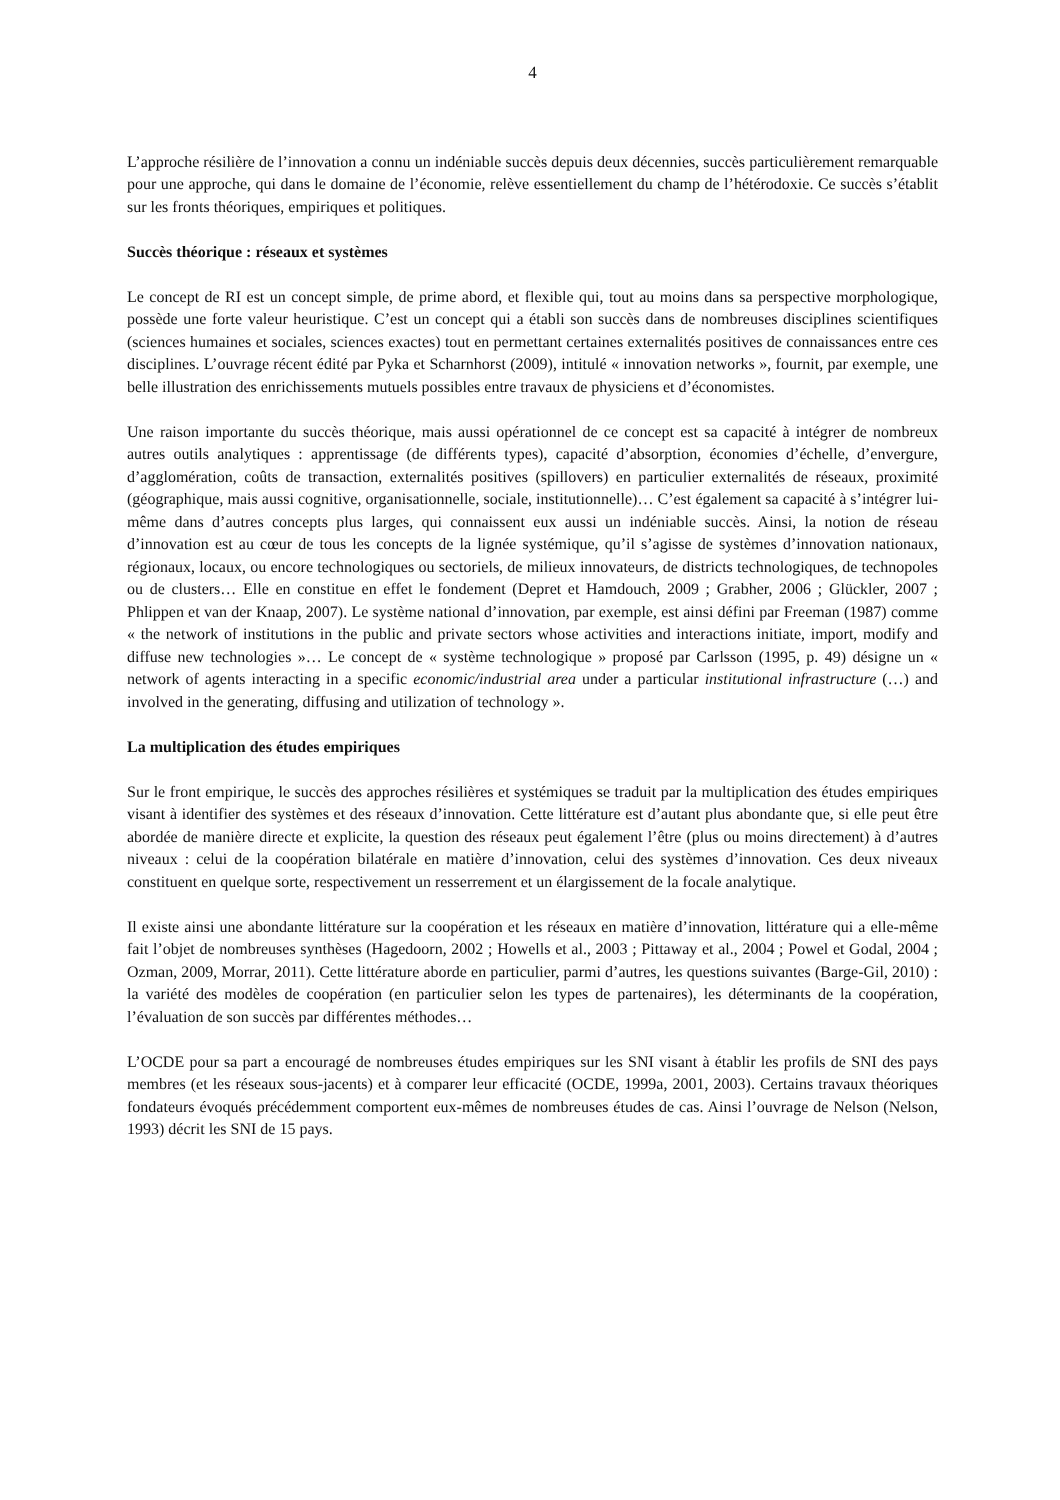4
L’approche résilière de l’innovation a connu un indéniable succès depuis deux décennies, succès particulièrement remarquable pour une approche, qui dans le domaine de l’économie, relève essentiellement du champ de l’hétérodoxie. Ce succès s’établit sur les fronts théoriques, empiriques et politiques.
Succès théorique : réseaux et systèmes
Le concept de RI est un concept simple, de prime abord, et flexible qui, tout au moins dans sa perspective morphologique, possède une forte valeur heuristique. C’est un concept qui a établi son succès dans de nombreuses disciplines scientifiques (sciences humaines et sociales, sciences exactes) tout en permettant certaines externalités positives de connaissances entre ces disciplines. L’ouvrage récent édité par Pyka et Scharnhorst (2009), intitulé « innovation networks », fournit, par exemple, une belle illustration des enrichissements mutuels possibles entre travaux de physiciens et d’économistes.
Une raison importante du succès théorique, mais aussi opérationnel de ce concept est sa capacité à intégrer de nombreux autres outils analytiques : apprentissage (de différents types), capacité d’absorption, économies d’échelle, d’envergure, d’agglomération, coûts de transaction, externalités positives (spillovers) en particulier externalités de réseaux, proximité (géographique, mais aussi cognitive, organisationnelle, sociale, institutionnelle)… C’est également sa capacité à s’intégrer lui-même dans d’autres concepts plus larges, qui connaissent eux aussi un indéniable succès. Ainsi, la notion de réseau d’innovation est au cœur de tous les concepts de la lignée systémique, qu’il s’agisse de systèmes d’innovation nationaux, régionaux, locaux, ou encore technologiques ou sectoriels, de milieux innovateurs, de districts technologiques, de technopoles ou de clusters… Elle en constitue en effet le fondement (Depret et Hamdouch, 2009 ; Grabher, 2006 ; Glückler, 2007 ; Phlippen et van der Knaap, 2007). Le système national d’innovation, par exemple, est ainsi défini par Freeman (1987) comme « the network of institutions in the public and private sectors whose activities and interactions initiate, import, modify and diffuse new technologies »… Le concept de « système technologique » proposé par Carlsson (1995, p. 49) désigne un « network of agents interacting in a specific economic/industrial area under a particular institutional infrastructure (…) and involved in the generating, diffusing and utilization of technology ».
La multiplication des études empiriques
Sur le front empirique, le succès des approches résilières et systémiques se traduit par la multiplication des études empiriques visant à identifier des systèmes et des réseaux d’innovation. Cette littérature est d’autant plus abondante que, si elle peut être abordée de manière directe et explicite, la question des réseaux peut également l’être (plus ou moins directement) à d’autres niveaux : celui de la coopération bilatérale en matière d’innovation, celui des systèmes d’innovation. Ces deux niveaux constituent en quelque sorte, respectivement un resserrement et un élargissement de la focale analytique.
Il existe ainsi une abondante littérature sur la coopération et les réseaux en matière d’innovation, littérature qui a elle-même fait l’objet de nombreuses synthèses (Hagedoorn, 2002 ; Howells et al., 2003 ; Pittaway et al., 2004 ; Powel et Godal, 2004 ; Ozman, 2009, Morrar, 2011). Cette littérature aborde en particulier, parmi d’autres, les questions suivantes (Barge-Gil, 2010) : la variété des modèles de coopération (en particulier selon les types de partenaires), les déterminants de la coopération, l’évaluation de son succès par différentes méthodes…
L’OCDE pour sa part a encouragé de nombreuses études empiriques sur les SNI visant à établir les profils de SNI des pays membres (et les réseaux sous-jacents) et à comparer leur efficacité (OCDE, 1999a, 2001, 2003). Certains travaux théoriques fondateurs évoqués précédemment comportent eux-mêmes de nombreuses études de cas. Ainsi l’ouvrage de Nelson (Nelson, 1993) décrit les SNI de 15 pays.